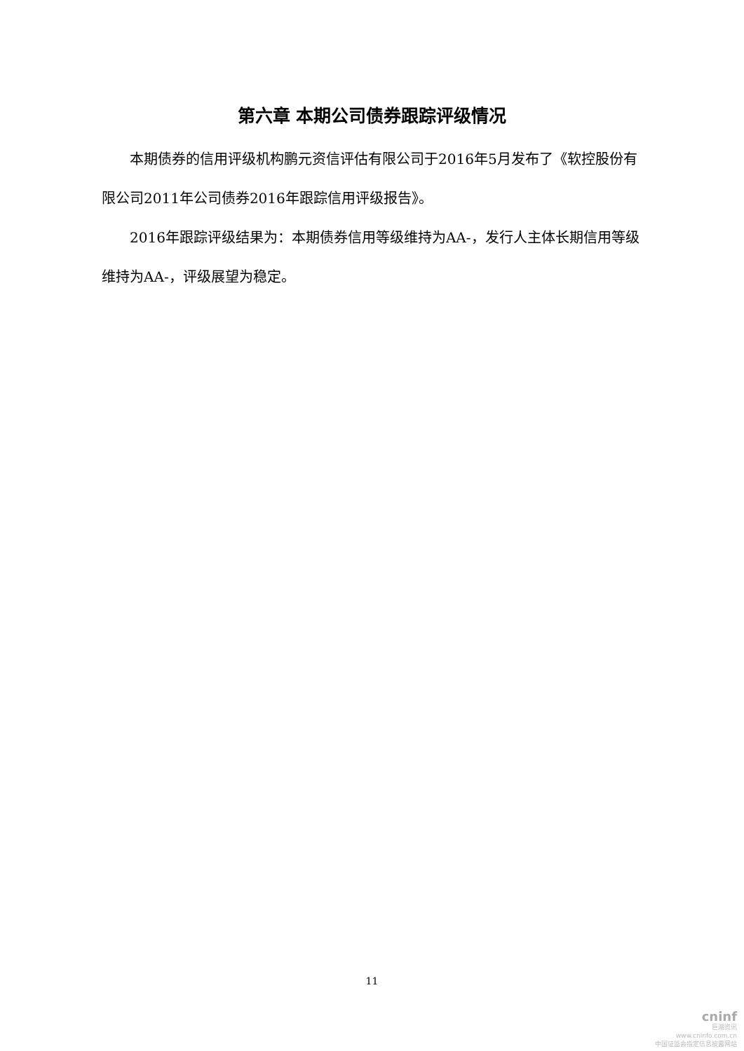第六章 本期公司债券跟踪评级情况
本期债券的信用评级机构鹏元资信评估有限公司于2016年5月发布了《软控股份有限公司2011年公司债券2016年跟踪信用评级报告》。
2016年跟踪评级结果为：本期债券信用等级维持为AA-，发行人主体长期信用等级维持为AA-，评级展望为稳定。
11
cninf
巨潮资讯
www.cninfo.com.cn
中国证监会指定信息披露网站